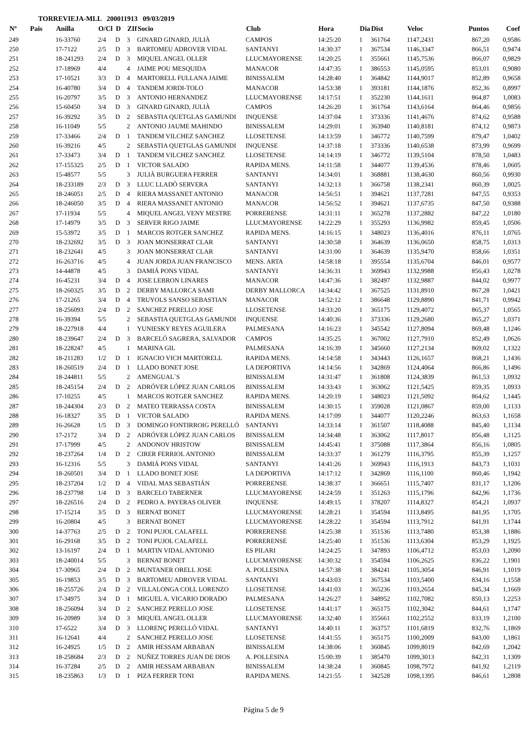TORREVIEJA-MLL 200011913 09/03/2019
| Nº | Pais | Anilla | O/Cl | D | ZIf | Socio | Club | Hora | Dia | Dist | Veloc | Puntos | Coef |
| --- | --- | --- | --- | --- | --- | --- | --- | --- | --- | --- | --- | --- | --- |
| 249 | | 16-33760 | 2/4 | D | 3 | GINARD GINARD, JULIÀ | CAMPOS | 14:25:20 | 1 | 361764 | 1147,2431 | 867,20 | 0,9586 |
| 250 | | 17-7122 | 2/5 | D | 3 | BARTOMEU ADROVER VIDAL | SANTANYI | 14:30:37 | 1 | 367534 | 1146,3347 | 866,51 | 0,9474 |
| 251 | | 18-241293 | 2/4 | D | 3 | MIQUEL ANGEL OLLER | LLUCMAYORENSE | 14:20:25 | 1 | 355661 | 1145,7536 | 866,07 | 0,9829 |
| 252 | | 17-18969 | 4/4 | | 4 | JAIME POU MESQUIDA | MANACOR | 14:47:35 | 1 | 386553 | 1145,0595 | 853,01 | 0,9080 |
| 253 | | 17-10521 | 3/3 | D | 4 | MARTORELL FULLANA JAIME | BINISSALEM | 14:28:40 | 1 | 364842 | 1144,9017 | 852,89 | 0,9658 |
| 254 | | 16-40780 | 3/4 | D | 4 | TANDEM JORDI-TOLO | MANACOR | 14:53:38 | 1 | 393181 | 1144,1876 | 852,36 | 0,8997 |
| 255 | | 16-20797 | 3/5 | D | 3 | ANTONIO HERNANDEZ | LLUCMAYORENSE | 14:17:51 | 1 | 352230 | 1144,1611 | 864,87 | 1,0083 |
| 256 | | 15-60450 | 3/4 | D | 3 | GINARD GINARD, JULIÀ | CAMPOS | 14:26:20 | 1 | 361764 | 1143,6164 | 864,46 | 0,9856 |
| 257 | | 16-39292 | 3/5 | D | 2 | SEBASTIA QUETGLAS GAMUNDI | INQUENSE | 14:37:04 | 1 | 373336 | 1141,4676 | 874,62 | 0,9588 |
| 258 | | 16-11049 | 5/5 | | 2 | ANTONIO JAUME MAHINDO | BINISSALEM | 14:29:01 | 1 | 363940 | 1140,8181 | 874,12 | 0,9873 |
| 259 | | 17-33466 | 2/4 | D | 1 | TANDEM VILCHEZ SANCHEZ | LLOSETENSE | 14:13:59 | 1 | 346772 | 1140,7599 | 879,47 | 1,0402 |
| 260 | | 16-39216 | 4/5 | | 2 | SEBASTIA QUETGLAS GAMUNDI | INQUENSE | 14:37:18 | 1 | 373336 | 1140,6538 | 873,99 | 0,9699 |
| 261 | | 17-33473 | 3/4 | D | 1 | TANDEM VILCHEZ SANCHEZ | LLOSETENSE | 14:14:19 | 1 | 346772 | 1139,5104 | 878,50 | 1,0483 |
| 262 | | 17-155325 | 2/5 | D | 1 | VICTOR SALADO | RAPIDA MENS. | 14:11:58 | 1 | 344077 | 1139,4536 | 878,46 | 1,0605 |
| 263 | | 15-48577 | 5/5 | | 3 | JULIÀ BURGUERA FERRER | SANTANYI | 14:34:01 | 1 | 368881 | 1138,4630 | 860,56 | 0,9930 |
| 264 | | 18-233189 | 2/3 | D | 3 | LLUC LLADÓ SERVERA | SANTANYI | 14:32:13 | 1 | 366758 | 1138,2341 | 860,39 | 1,0025 |
| 265 | | 18-246051 | 2/5 | D | 4 | RIERA MASSANET ANTONIO | MANACOR | 14:56:51 | 1 | 394621 | 1137,7281 | 847,55 | 0,9353 |
| 266 | | 18-246050 | 3/5 | D | 4 | RIERA MASSANET ANTONIO | MANACOR | 14:56:52 | 1 | 394621 | 1137,6735 | 847,50 | 0,9388 |
| 267 | | 17-11934 | 5/5 | | 4 | MIQUEL ANGEL VENY MESTRE | PORRERENSE | 14:31:11 | 1 | 365278 | 1137,2882 | 847,22 | 1,0180 |
| 268 | | 17-14979 | 3/5 | D | 3 | SERVER RIGO JAIME | LLUCMAYORENSE | 14:22:29 | 1 | 355293 | 1136,9982 | 859,45 | 1,0506 |
| 269 | | 15-53972 | 3/5 | D | 1 | MARCOS ROTGER SANCHEZ | RAPIDA MENS. | 14:16:15 | 1 | 348023 | 1136,4016 | 876,11 | 1,0765 |
| 270 | | 18-232692 | 3/5 | D | 3 | JOAN MONSERRAT CLAR | SANTANYI | 14:30:58 | 1 | 364639 | 1136,0650 | 858,75 | 1,0313 |
| 271 | | 18-232641 | 4/5 | | 3 | JOAN MONSERRAT CLAR | SANTANYI | 14:31:00 | 1 | 364639 | 1135,9470 | 858,66 | 1,0351 |
| 272 | | 16-263716 | 4/5 | | 4 | JUAN JORDA JUAN FRANCISCO | MENS. ARTA | 14:58:18 | 1 | 395554 | 1135,6704 | 846,01 | 0,9577 |
| 273 | | 14-44878 | 4/5 | | 3 | DAMIÁ PONS VIDAL | SANTANYI | 14:36:31 | 1 | 369943 | 1132,9988 | 856,43 | 1,0278 |
| 274 | | 16-45231 | 3/4 | D | 4 | JOSE LEBRON LINARES | MANACOR | 14:47:36 | 1 | 382497 | 1132,9887 | 844,02 | 0,9977 |
| 275 | | 18-260325 | 3/5 | D | 2 | DERBY MALLORCA SAMI | DERBY MALLORCA | 14:34:42 | 1 | 367525 | 1131,8910 | 867,28 | 1,0421 |
| 276 | | 17-21265 | 3/4 | D | 4 | TRUYOLS SANSO SEBASTIAN | MANACOR | 14:52:12 | 1 | 386648 | 1129,8890 | 841,71 | 0,9942 |
| 277 | | 18-256093 | 2/4 | D | 2 | SANCHEZ PERELLO JOSE | LLOSETENSE | 14:33:20 | 1 | 365175 | 1129,4072 | 865,37 | 1,0565 |
| 278 | | 16-39394 | 5/5 | | 2 | SEBASTIA QUETGLAS GAMUNDI | INQUENSE | 14:40:36 | 1 | 373336 | 1129,2680 | 865,27 | 1,0371 |
| 279 | | 18-227918 | 4/4 | | 1 | YUNIESKY REYES AGUILERA | PALMESANA | 14:16:23 | 1 | 345542 | 1127,8094 | 869,48 | 1,1246 |
| 280 | | 18-239647 | 2/4 | D | 3 | BARCELÓ SAGRERA, SALVADOR | CAMPOS | 14:35:25 | 1 | 367002 | 1127,7910 | 852,49 | 1,0626 |
| 281 | | 18-228247 | 4/5 | | 1 | MARINA GIL | PALMESANA | 14:16:39 | 1 | 345660 | 1127,2134 | 869,02 | 1,1322 |
| 282 | | 18-211283 | 1/2 | D | 1 | IGNACIO VICH MARTORELL | RAPIDA MENS. | 14:14:58 | 1 | 343443 | 1126,1657 | 868,21 | 1,1436 |
| 283 | | 18-260519 | 2/4 | D | 1 | LLADO BONET JOSE | LA DEPORTIVA | 14:14:56 | 1 | 342869 | 1124,4064 | 866,86 | 1,1496 |
| 284 | | 18-244811 | 5/5 | | 2 | AMENGUAL`S | BINISSALEM | 14:31:47 | 1 | 361808 | 1124,3839 | 861,53 | 1,0932 |
| 285 | | 18-245154 | 2/4 | D | 2 | ADRÓVER LÓPEZ JUAN CARLOS | BINISSALEM | 14:33:43 | 1 | 363062 | 1121,5425 | 859,35 | 1,0933 |
| 286 | | 17-10255 | 4/5 | | 1 | MARCOS ROTGER SANCHEZ | RAPIDA MENS. | 14:20:19 | 1 | 348023 | 1121,5092 | 864,62 | 1,1445 |
| 287 | | 18-244304 | 2/3 | D | 2 | MATEO TERRASSA COSTA | BINISSALEM | 14:30:15 | 1 | 359028 | 1121,0867 | 859,00 | 1,1133 |
| 288 | | 16-18327 | 3/5 | D | 1 | VICTOR SALADO | RAPIDA MENS. | 14:17:09 | 1 | 344077 | 1120,2246 | 863,63 | 1,1658 |
| 289 | | 16-26628 | 1/5 | D | 3 | DOMINGO FONTIRROIG PERELLÓ | SANTANYI | 14:33:14 | 1 | 361507 | 1118,4088 | 845,40 | 1,1134 |
| 290 | | 17-2172 | 3/4 | D | 2 | ADRÓVER LÓPEZ JUAN CARLOS | BINISSALEM | 14:34:48 | 1 | 363062 | 1117,8017 | 856,48 | 1,1125 |
| 291 | | 17-17999 | 4/5 | | 2 | ANDONOV HRISTOW | BINISSALEM | 14:45:41 | 1 | 375088 | 1117,3864 | 856,16 | 1,0805 |
| 292 | | 18-237264 | 1/4 | D | 2 | CIRER FERRIOL ANTONIO | BINISSALEM | 14:33:37 | 1 | 361279 | 1116,3795 | 855,39 | 1,1257 |
| 293 | | 16-12316 | 5/5 | | 3 | DAMIÁ PONS VIDAL | SANTANYI | 14:41:26 | 1 | 369943 | 1116,1913 | 843,73 | 1,1031 |
| 294 | | 18-260501 | 3/4 | D | 1 | LLADO BONET JOSE | LA DEPORTIVA | 14:17:12 | 1 | 342869 | 1116,1100 | 860,46 | 1,1942 |
| 295 | | 18-237204 | 1/2 | D | 4 | VIDAL MAS SEBASTIÁN | PORRERENSE | 14:38:37 | 1 | 366651 | 1115,7407 | 831,17 | 1,1206 |
| 296 | | 18-237798 | 1/4 | D | 3 | BARCELO TABERNER | LLUCMAYORENSE | 14:24:59 | 1 | 351263 | 1115,1796 | 842,96 | 1,1736 |
| 297 | | 18-226516 | 2/4 | D | 2 | PEDRO A. PAYERAS OLIVER | INQUENSE | 14:49:15 | 1 | 378207 | 1114,8327 | 854,21 | 1,0937 |
| 298 | | 17-15214 | 3/5 | D | 3 | BERNAT BONET | LLUCMAYORENSE | 14:28:21 | 1 | 354594 | 1113,8495 | 841,95 | 1,1705 |
| 299 | | 16-20804 | 4/5 | | 3 | BERNAT BONET | LLUCMAYORENSE | 14:28:22 | 1 | 354594 | 1113,7912 | 841,91 | 1,1744 |
| 300 | | 14-37763 | 2/5 | D | 2 | TONI PUJOL CALAFELL | PORRERENSE | 14:25:38 | 1 | 351536 | 1113,7480 | 853,38 | 1,1886 |
| 301 | | 16-29168 | 3/5 | D | 2 | TONI PUJOL CALAFELL | PORRERENSE | 14:25:40 | 1 | 351536 | 1113,6304 | 853,29 | 1,1925 |
| 302 | | 13-16197 | 2/4 | D | 1 | MARTIN VIDAL ANTONIO | ES PILARI | 14:24:25 | 1 | 347893 | 1106,4712 | 853,03 | 1,2090 |
| 303 | | 18-240014 | 5/5 | | 3 | BERNAT BONET | LLUCMAYORENSE | 14:30:32 | 1 | 354594 | 1106,2625 | 836,22 | 1,1901 |
| 304 | | 17-30965 | 2/4 | D | 2 | MUNTANER ORELL JOSE | A. POLLESINA | 14:57:38 | 1 | 384241 | 1105,3054 | 846,91 | 1,1019 |
| 305 | | 16-19853 | 3/5 | D | 3 | BARTOMEU ADROVER VIDAL | SANTANYI | 14:43:03 | 1 | 367534 | 1103,5400 | 834,16 | 1,1558 |
| 306 | | 18-255726 | 2/4 | D | 2 | VILLALONGA COLL LORENZO | LLOSETENSE | 14:41:03 | 1 | 365236 | 1103,2654 | 845,34 | 1,1669 |
| 307 | | 17-34975 | 3/4 | D | 1 | MIGUEL A. VICARIO DORADO | PALMESANA | 14:26:27 | 1 | 348952 | 1102,7082 | 850,13 | 1,2253 |
| 308 | | 18-256094 | 3/4 | D | 2 | SANCHEZ PERELLO JOSE | LLOSETENSE | 14:41:17 | 1 | 365175 | 1102,3042 | 844,61 | 1,1747 |
| 309 | | 16-20989 | 3/4 | D | 3 | MIQUEL ANGEL OLLER | LLUCMAYORENSE | 14:32:40 | 1 | 355661 | 1102,2552 | 833,19 | 1,2100 |
| 310 | | 17-6522 | 3/4 | D | 3 | LLORENÇ PERELLÓ VIDAL | SANTANYI | 14:40:11 | 1 | 363757 | 1101,6819 | 832,76 | 1,1869 |
| 311 | | 16-12641 | 4/4 | | 2 | SANCHEZ PERELLO JOSE | LLOSETENSE | 14:41:55 | 1 | 365175 | 1100,2009 | 843,00 | 1,1861 |
| 312 | | 16-24925 | 1/5 | D | 2 | AMIR HESSAM ARBABAN | BINISSALEM | 14:38:06 | 1 | 360845 | 1099,8019 | 842,69 | 1,2042 |
| 313 | | 18-258684 | 2/3 | D | 2 | NUÑEZ TORRES JUAN DE DIOS | A. POLLESINA | 15:00:39 | 1 | 385470 | 1099,3013 | 842,31 | 1,1309 |
| 314 | | 16-37284 | 2/5 | D | 2 | AMIR HESSAM ARBABAN | BINISSALEM | 14:38:24 | 1 | 360845 | 1098,7972 | 841,92 | 1,2119 |
| 315 | | 18-235863 | 1/3 | D | 1 | PIZA FERRER TONI | RAPIDA MENS. | 14:21:55 | 1 | 342528 | 1098,1395 | 846,61 | 1,2808 |
Página 5 de 9